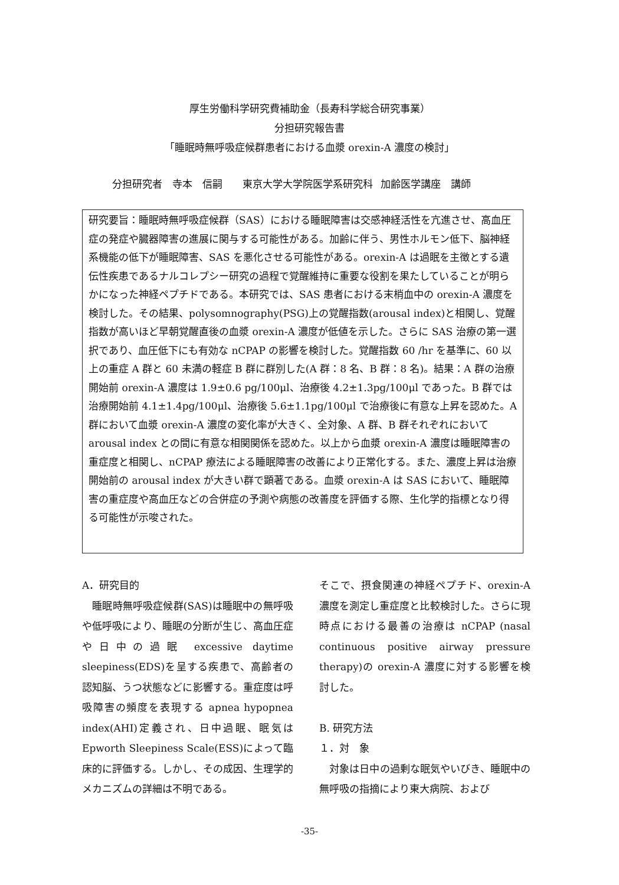厚生労働科学研究費補助金（長寿科学総合研究事業）
分担研究報告書
「睡眠時無呼吸症候群患者における血漿 orexin-A 濃度の検討」
分担研究者　寺本　信嗣　　東京大学大学院医学系研究科 加齢医学講座　講師
研究要旨：睡眠時無呼吸症候群（SAS）における睡眠障害は交感神経活性を亢進させ、高血圧症の発症や臓器障害の進展に関与する可能性がある。加齢に伴う、男性ホルモン低下、脳神経系機能の低下が睡眠障害、SAS を悪化させる可能性がある。orexin-A は過眠を主徴とする遺伝性疾患であるナルコレプシー研究の過程で覚醒維持に重要な役割を果たしていることが明らかになった神経ペプチドである。本研究では、SAS 患者における末梢血中の orexin-A 濃度を検討した。その結果、polysomnography(PSG)上の覚醒指数(arousal index)と相関し、覚醒指数が高いほど早朝覚醒直後の血漿 orexin-A 濃度が低値を示した。さらに SAS 治療の第一選択であり、血圧低下にも有効な nCPAP の影響を検討した。覚醒指数 60 /hr を基準に、60 以上の重症 A 群と 60 未満の軽症 B 群に群別した(A 群：8 名、B 群：8 名)。結果：A 群の治療開始前 orexin-A 濃度は 1.9±0.6 pg/100μl、治療後 4.2±1.3pg/100μl であった。B 群では治療開始前 4.1±1.4pg/100μl、治療後 5.6±1.1pg/100μl で治療後に有意な上昇を認めた。A 群において血漿 orexin-A 濃度の変化率が大きく、全対象、A 群、B 群それぞれにおいて arousal index との間に有意な相関関係を認めた。以上から血漿 orexin-A 濃度は睡眠障害の重症度と相関し、nCPAP 療法による睡眠障害の改善により正常化する。また、濃度上昇は治療開始前の arousal index が大きい群で顕著である。血漿 orexin-A は SAS において、睡眠障害の重症度や高血圧などの合併症の予測や病態の改善度を評価する際、生化学的指標となり得る可能性が示唆された。
A．研究目的
　睡眠時無呼吸症候群(SAS)は睡眠中の無呼吸や低呼吸により、睡眠の分断が生じ、高血圧症や日中の過眠 excessive daytime sleepiness(EDS)を呈する疾患で、高齢者の認知脳、うつ状態などに影響する。重症度は呼吸障害の頻度を表現する apnea hypopnea index(AHI)定義され、日中過眠、眠気は Epworth Sleepiness Scale(ESS)によって臨床的に評価する。しかし、その成因、生理学的メカニズムの詳細は不明である。
そこで、摂食関連の神経ペプチド、orexin-A 濃度を測定し重症度と比較検討した。さらに現時点における最善の治療は nCPAP (nasal continuous positive airway pressure therapy)の orexin-A 濃度に対する影響を検討した。
B. 研究方法
１．対　象
　対象は日中の過剰な眠気やいびき、睡眠中の無呼吸の指摘により東大病院、および
-35-